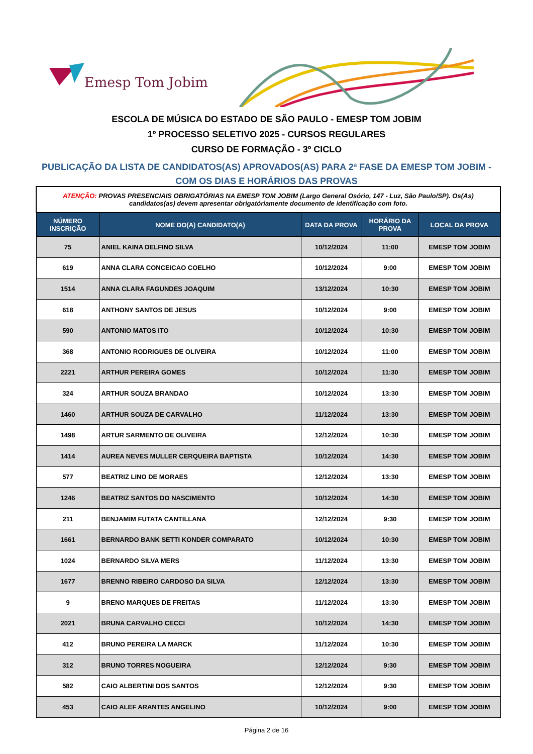Emesp Tom Jobim
ESCOLA DE MÚSICA DO ESTADO DE SÃO PAULO - EMESP TOM JOBIM
1º PROCESSO SELETIVO 2025 - CURSOS REGULARES
CURSO DE FORMAÇÃO - 3º CICLO
PUBLICAÇÃO DA LISTA DE CANDIDATOS(AS) APROVADOS(AS) PARA 2ª FASE DA EMESP TOM JOBIM - COM OS DIAS E HORÁRIOS DAS PROVAS
| ATENÇÃO: PROVAS PRESENCIAIS OBRIGATÓRIAS NA EMESP TOM JOBIM (Largo General Osório, 147 - Luz, São Paulo/SP). Os(As) candidatos(as) devem apresentar obrigatóriamente documento de identificação com foto. | | | | |
| NÚMERO INSCRIÇÃO | NOME DO(A) CANDIDATO(A) | DATA DA PROVA | HORÁRIO DA PROVA | LOCAL DA PROVA |
| 75 | ANIEL KAINA DELFINO SILVA | 10/12/2024 | 11:00 | EMESP TOM JOBIM |
| 619 | ANNA CLARA CONCEICAO COELHO | 10/12/2024 | 9:00 | EMESP TOM JOBIM |
| 1514 | ANNA CLARA FAGUNDES JOAQUIM | 13/12/2024 | 10:30 | EMESP TOM JOBIM |
| 618 | ANTHONY SANTOS DE JESUS | 10/12/2024 | 9:00 | EMESP TOM JOBIM |
| 590 | ANTONIO MATOS ITO | 10/12/2024 | 10:30 | EMESP TOM JOBIM |
| 368 | ANTONIO RODRIGUES DE OLIVEIRA | 10/12/2024 | 11:00 | EMESP TOM JOBIM |
| 2221 | ARTHUR PEREIRA GOMES | 10/12/2024 | 11:30 | EMESP TOM JOBIM |
| 324 | ARTHUR SOUZA BRANDAO | 10/12/2024 | 13:30 | EMESP TOM JOBIM |
| 1460 | ARTHUR SOUZA DE CARVALHO | 11/12/2024 | 13:30 | EMESP TOM JOBIM |
| 1498 | ARTUR SARMENTO DE OLIVEIRA | 12/12/2024 | 10:30 | EMESP TOM JOBIM |
| 1414 | AUREA NEVES MULLER CERQUEIRA BAPTISTA | 10/12/2024 | 14:30 | EMESP TOM JOBIM |
| 577 | BEATRIZ LINO DE MORAES | 12/12/2024 | 13:30 | EMESP TOM JOBIM |
| 1246 | BEATRIZ SANTOS DO NASCIMENTO | 10/12/2024 | 14:30 | EMESP TOM JOBIM |
| 211 | BENJAMIM FUTATA CANTILLANA | 12/12/2024 | 9:30 | EMESP TOM JOBIM |
| 1661 | BERNARDO BANK SETTI KONDER COMPARATO | 10/12/2024 | 10:30 | EMESP TOM JOBIM |
| 1024 | BERNARDO SILVA MERS | 11/12/2024 | 13:30 | EMESP TOM JOBIM |
| 1677 | BRENNO RIBEIRO CARDOSO DA SILVA | 12/12/2024 | 13:30 | EMESP TOM JOBIM |
| 9 | BRENO MARQUES DE FREITAS | 11/12/2024 | 13:30 | EMESP TOM JOBIM |
| 2021 | BRUNA CARVALHO CECCI | 10/12/2024 | 14:30 | EMESP TOM JOBIM |
| 412 | BRUNO PEREIRA LA MARCK | 11/12/2024 | 10:30 | EMESP TOM JOBIM |
| 312 | BRUNO TORRES NOGUEIRA | 12/12/2024 | 9:30 | EMESP TOM JOBIM |
| 582 | CAIO ALBERTINI DOS SANTOS | 12/12/2024 | 9:30 | EMESP TOM JOBIM |
| 453 | CAIO ALEF ARANTES ANGELINO | 10/12/2024 | 9:00 | EMESP TOM JOBIM |
Página 2 de 16